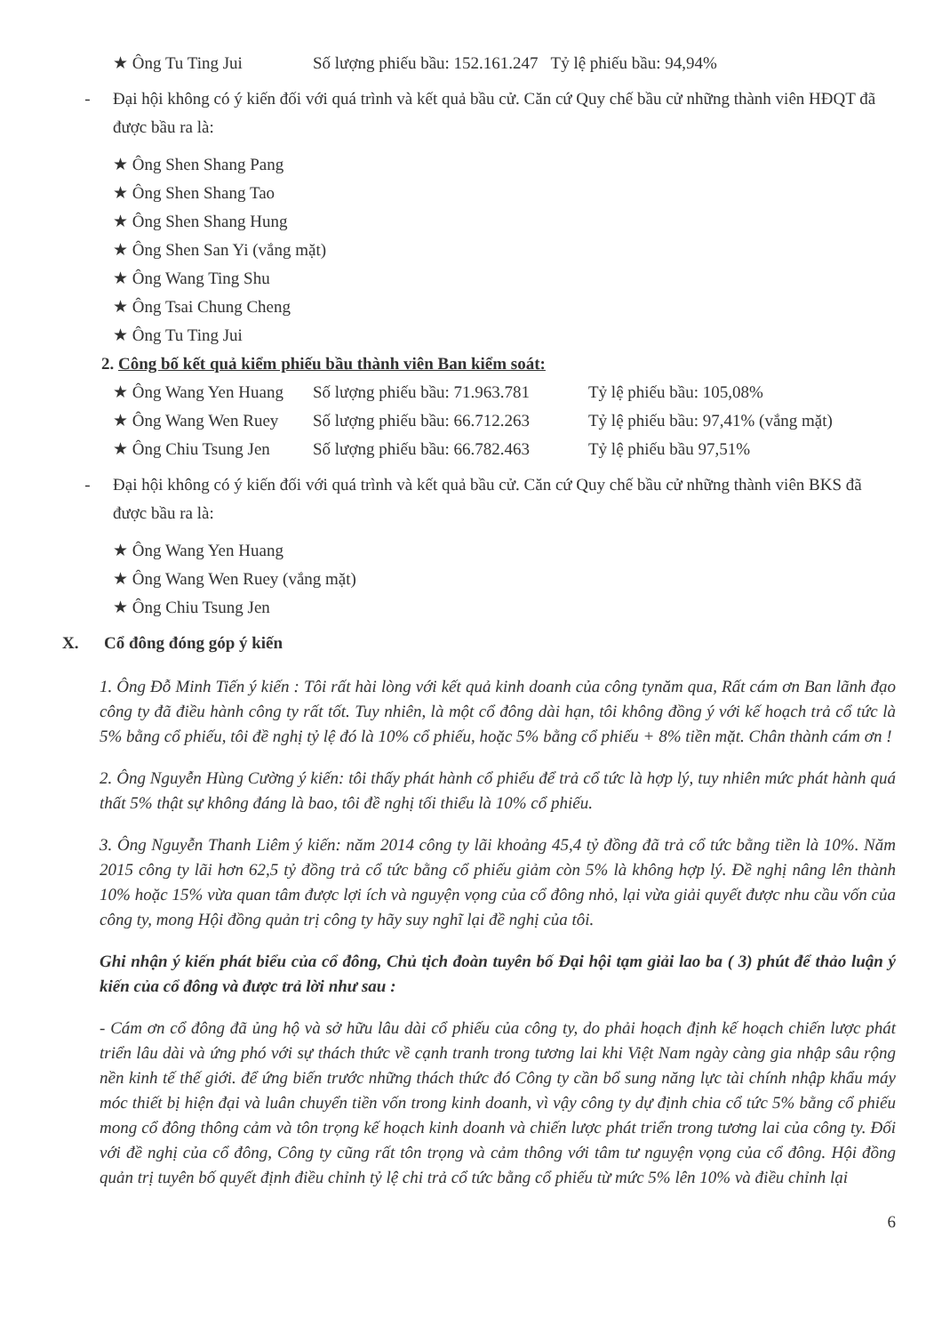★ Ông Tu Ting Jui Số lượng phiếu bầu: 152.161.247 Tỷ lệ phiếu bầu: 94,94%
- Đại hội không có ý kiến đối với quá trình và kết quả bầu cử. Căn cứ Quy chế bầu cử những thành viên HĐQT đã được bầu ra là:
★ Ông Shen Shang Pang
★ Ông Shen Shang Tao
★ Ông Shen Shang Hung
★ Ông Shen San Yi (vắng mặt)
★ Ông Wang Ting Shu
★ Ông Tsai Chung Cheng
★ Ông Tu Ting Jui
2. Công bố kết quả kiểm phiếu bầu thành viên Ban kiểm soát:
★ Ông Wang Yen Huang Số lượng phiếu bầu: 71.963.781 Tỷ lệ phiếu bầu: 105,08%
★ Ông Wang Wen Ruey Số lượng phiếu bầu: 66.712.263 Tỷ lệ phiếu bầu: 97,41% (vắng mặt)
★ Ông Chiu Tsung Jen Số lượng phiếu bầu: 66.782.463 Tỷ lệ phiếu bầu 97,51%
- Đại hội không có ý kiến đối với quá trình và kết quả bầu cử. Căn cứ Quy chế bầu cử những thành viên BKS đã được bầu ra là:
★ Ông Wang Yen Huang
★ Ông Wang Wen Ruey (vắng mặt)
★ Ông Chiu Tsung Jen
X. Cổ đông đóng góp ý kiến
1. Ông Đỗ Minh Tiến ý kiến : Tôi rất hài lòng với kết quả kinh doanh của công tynăm qua, Rất cám ơn Ban lãnh đạo công ty đã điều hành công ty rất tốt. Tuy nhiên, là một cổ đông dài hạn, tôi không đồng ý với kế hoạch trả cổ tức là 5% bằng cổ phiếu, tôi đề nghị tỷ lệ đó là 10% cổ phiếu, hoặc 5% bằng cổ phiếu + 8% tiền mặt. Chân thành cám ơn !
2. Ông Nguyễn Hùng Cường ý kiến: tôi thấy phát hành cổ phiếu để trả cổ tức là hợp lý, tuy nhiên mức phát hành quá thất 5% thật sự không đáng là bao, tôi đề nghị tối thiểu là 10% cổ phiếu.
3. Ông Nguyễn Thanh Liêm ý kiến: năm 2014 công ty lãi khoảng 45,4 tỷ đồng đã trả cổ tức bằng tiền là 10%. Năm 2015 công ty lãi hơn 62,5 tỷ đồng trả cổ tức bằng cổ phiếu giảm còn 5% là không hợp lý. Đề nghị nâng lên thành 10% hoặc 15% vừa quan tâm được lợi ích và nguyện vọng của cổ đông nhỏ, lại vừa giải quyết được nhu cầu vốn của công ty, mong Hội đồng quản trị công ty hãy suy nghĩ lại đề nghị của tôi.
Ghi nhận ý kiến phát biểu của cổ đông, Chủ tịch đoàn tuyên bố Đại hội tạm giải lao ba ( 3) phút để thảo luận ý kiến của cổ đông và được trả lời như sau :
- Cám ơn cổ đông đã ủng hộ và sở hữu lâu dài cổ phiếu của công ty, do phải hoạch định kế hoạch chiến lược phát triển lâu dài và ứng phó với sự thách thức về cạnh tranh trong tương lai khi Việt Nam ngày càng gia nhập sâu rộng nền kinh tế thế giới. để ứng biến trước những thách thức đó Công ty cần bổ sung năng lực tài chính nhập khẩu máy móc thiết bị hiện đại và luân chuyển tiền vốn trong kinh doanh, vì vậy công ty dự định chia cổ tức 5% bằng cổ phiếu mong cổ đông thông cảm và tôn trọng kế hoạch kinh doanh và chiến lược phát triển trong tương lai của công ty. Đối với đề nghị của cổ đông, Công ty cũng rất tôn trọng và cảm thông với tâm tư nguyện vọng của cổ đông. Hội đồng quản trị tuyên bố quyết định điều chỉnh tỷ lệ chi trả cổ tức bằng cổ phiếu từ mức 5% lên 10% và điều chỉnh lại
6